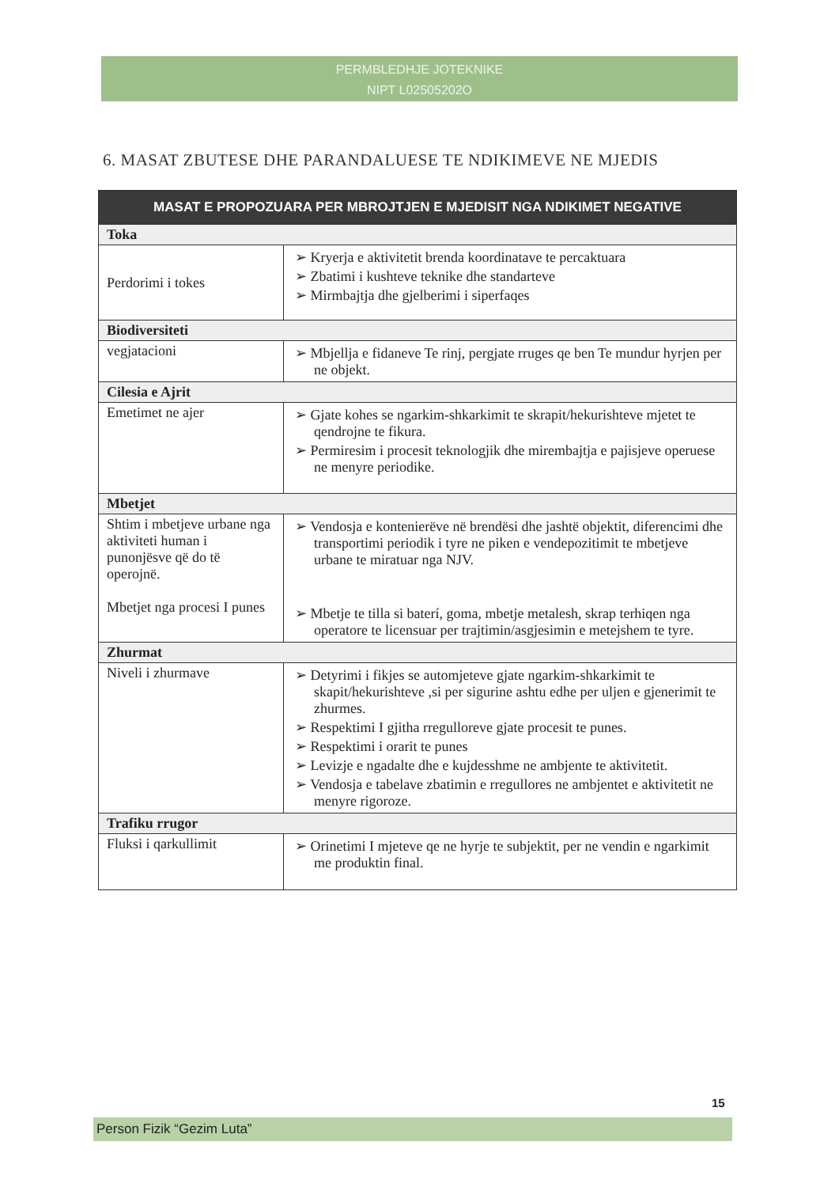PERMBLEDHJE JOTEKNIKE
NIPT L02505202O
6. MASAT ZBUTESE DHE PARANDALUESE TE NDIKIMEVE NE MJEDIS
| MASAT E PROPOZUARA PER MBROJTJEN E MJEDISIT NGA NDIKIMET NEGATIVE | |
| --- | --- |
| Toka | |
| Perdorimi i tokes | ➢ Kryerja e aktivitetit brenda koordinatave te percaktuara ➢ Zbatimi i kushteve teknike dhe standarteve ➢ Mirmbajtja dhe gjelberimi i siperfaqes |
| Biodiversiteti | |
| vegjatacioni | ➢ Mbjellja e fidaneve Te rinj, pergjate rruges qe ben Te mundur hyrjen per ne objekt. |
| Cilesia e Ajrit | |
| Emetimet ne ajer | ➢ Gjate kohes se ngarkim-shkarkimit te skrapit/hekurishteve mjetet te qendrojne te fikura. ➢ Permiresim i procesit teknologjik dhe mirembajtja e pajisjeve operuese ne menyre periodike. |
| Mbetjet | |
| Shtim i mbetjeve urbane nga aktiviteti human i punonjësve që do të operojnë. Mbetjet nga procesi I punes | ➢ Vendosja e kontenierëve në brendësi dhe jashtë objektit, diferencimi dhe transportimi periodik i tyre ne piken e vendepozitimit te mbetjeve urbane te miratuar nga NJV. ➢ Mbetje te tilla si baterí, goma, mbetje metalesh, skrap terhiqen nga operatore te licensuar per trajtimin/asgjesimin e metejshem te tyre. |
| Zhurmat | |
| Niveli i zhurmave | ➢ Detyrimi i fikjes se automjeteve gjate ngarkim-shkarkimit te skapit/hekurishteve ,si per sigurine ashtu edhe per uljen e gjenerimit te zhurmes. ➢ Respektimi I gjitha rregulloreve gjate procesit te punes. ➢ Respektimi i orarit te punes ➢ Levizje e ngadalte dhe e kujdesshme ne ambjente te aktivitetit. ➢ Vendosja e tabelave zbatimin e rregullores ne ambjentet e aktivitetit ne menyre rigoroze. |
| Trafiku rrugor | |
| Fluksi i qarkullimit | ➢ Orinetimi I mjeteve qe ne hyrje te subjektit, per ne vendin e ngarkimit me produktin final. |
15
Person Fizik “Gezim Luta”